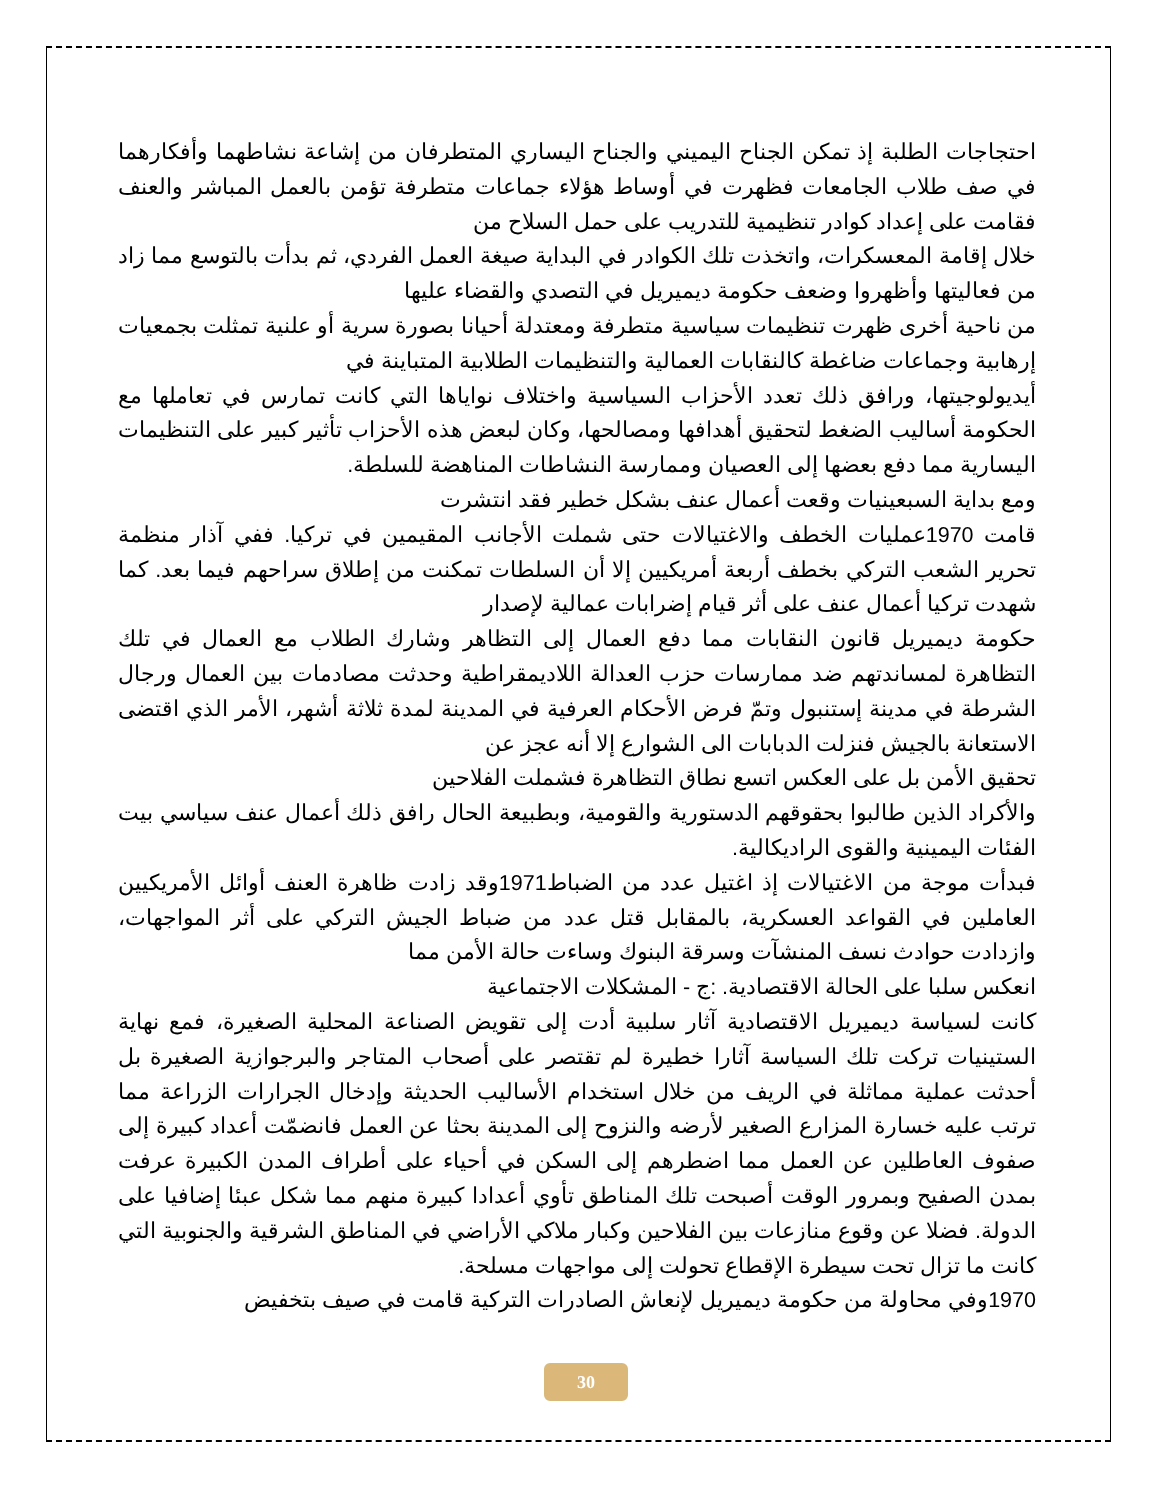احتجاجات الطلبة إذ تمكن الجناح اليميني والجناح اليساري المتطرفان من إشاعة نشاطهما وأفكارهما في صف طلاب الجامعات فظهرت في أوساط هؤلاء جماعات متطرفة تؤمن بالعمل المباشر والعنف فقامت على إعداد كوادر تنظيمية للتدريب على حمل السلاح من
خلال إقامة المعسكرات، واتخذت تلك الكوادر في البداية صيغة العمل الفردي، ثم بدأت بالتوسع مما زاد من فعاليتها وأظهروا وضعف حكومة ديميريل في التصدي والقضاء عليها
من ناحية أخرى ظهرت تنظيمات سياسية متطرفة ومعتدلة أحيانا بصورة سرية أو علنية تمثلت بجمعيات إرهابية وجماعات ضاغطة كالنقابات العمالية والتنظيمات الطلابية المتباينة في
أيديولوجيتها، ورافق ذلك تعدد الأحزاب السياسية واختلاف نواياها التي كانت تمارس في تعاملها مع الحكومة أساليب الضغط لتحقيق أهدافها ومصالحها، وكان لبعض هذه الأحزاب تأثير كبير على التنظيمات اليسارية مما دفع بعضها إلى العصيان وممارسة النشاطات المناهضة للسلطة.
ومع بداية السبعينيات وقعت أعمال عنف بشكل خطير فقد انتشرت
قامت 1970عمليات الخطف والاغتيالات حتى شملت الأجانب المقيمين في تركيا. ففي آذار منظمة تحرير الشعب التركي بخطف أربعة أمريكيين إلا أن السلطات تمكنت من إطلاق سراحهم فيما بعد. كما شهدت تركيا أعمال عنف على أثر قيام إضرابات عمالية لإصدار
حكومة ديميريل قانون النقابات مما دفع العمال إلى التظاهر وشارك الطلاب مع العمال في تلك التظاهرة لمساندتهم ضد ممارسات حزب العدالة اللاديمقراطية وحدثت مصادمات بين العمال ورجال الشرطة في مدينة إستنبول وتمّ فرض الأحكام العرفية في المدينة لمدة ثلاثة أشهر، الأمر الذي اقتضى الاستعانة بالجيش فنزلت الدبابات الى الشوارع إلا أنه عجز عن
تحقيق الأمن بل على العكس اتسع نطاق التظاهرة فشملت الفلاحين
والأكراد الذين طالبوا بحقوقهم الدستورية والقومية، وبطبيعة الحال رافق ذلك أعمال عنف سياسي بيت الفئات اليمينية والقوى الراديكالية.
فبدأت موجة من الاغتيالات إذ اغتيل عدد من الضباط1971وقد زادت ظاهرة العنف أوائل الأمريكيين العاملين في القواعد العسكرية، بالمقابل قتل عدد من ضباط الجيش التركي على أثر المواجهات، وازدادت حوادث نسف المنشآت وسرقة البنوك وساءت حالة الأمن مما
انعكس سلبا على الحالة الاقتصادية. :ج - المشكلات الاجتماعية
كانت لسياسة ديميريل الاقتصادية آثار سلبية أدت إلى تقويض الصناعة المحلية الصغيرة، فمع نهاية الستينيات تركت تلك السياسة آثارا خطيرة لم تقتصر على أصحاب المتاجر والبرجوازية الصغيرة بل أحدثت عملية مماثلة في الريف من خلال استخدام الأساليب الحديثة وإدخال الجرارات الزراعة مما ترتب عليه خسارة المزارع الصغير لأرضه والنزوح إلى المدينة بحثا عن العمل فانضمّت أعداد كبيرة إلى صفوف العاطلين عن العمل مما اضطرهم إلى السكن في أحياء على أطراف المدن الكبيرة عرفت بمدن الصفيح وبمرور الوقت أصبحت تلك المناطق تأوي أعدادا كبيرة منهم مما شكل عبئا إضافيا على الدولة. فضلا عن وقوع منازعات بين الفلاحين وكبار ملاكي الأراضي في المناطق الشرقية والجنوبية التي
كانت ما تزال تحت سيطرة الإقطاع تحولت إلى مواجهات مسلحة.
1970وفي محاولة من حكومة ديميريل لإنعاش الصادرات التركية قامت في صيف بتخفيض
30